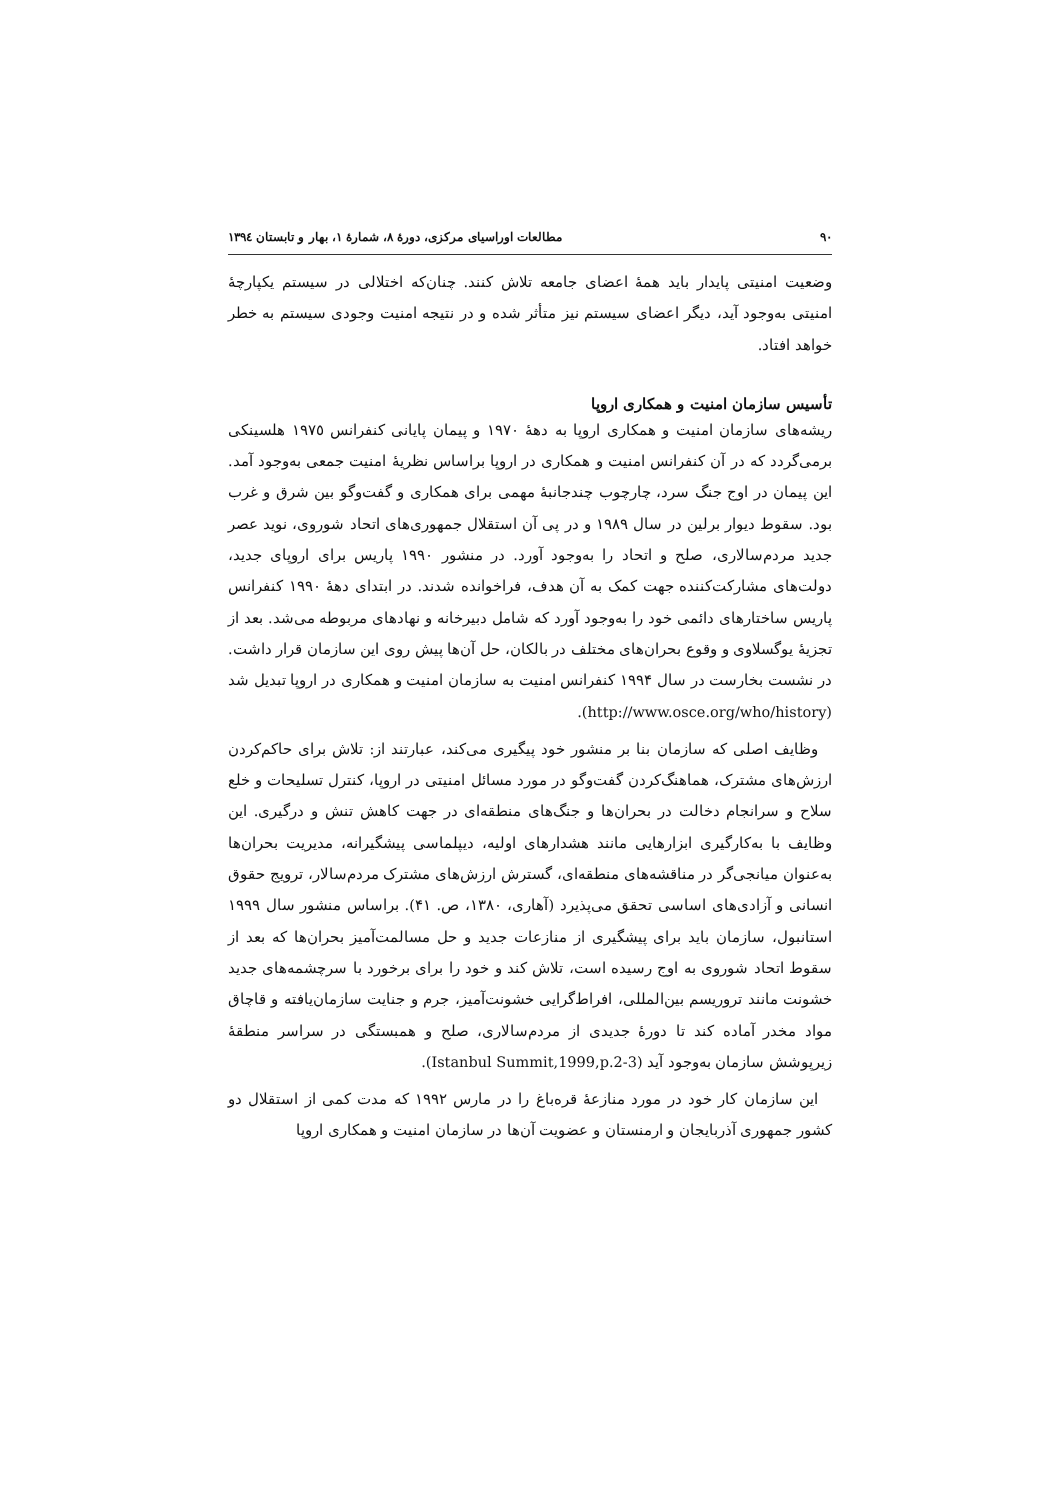٩٠ مطالعات اوراسیای مرکزی، دورهٔ ٨، شمارهٔ ١، بهار و تابستان ١٣٩٤
وضعیت امنیتی پایدار باید همهٔ اعضای جامعه تلاش کنند. چنان‌که اختلالی در سیستم یکپارچهٔ امنیتی به‌وجود آید، دیگر اعضای سیستم نیز متأثر شده و در نتیجه امنیت وجودی سیستم به خطر خواهد افتاد.
تأسیس سازمان امنیت و همکاری اروپا
ریشه‌های سازمان امنیت و همکاری اروپا به دههٔ ١٩٧٠ و پیمان پایانی کنفرانس ١٩٧٥ هلسینکی برمی‌گردد که در آن کنفرانس امنیت و همکاری در اروپا براساس نظریهٔ امنیت جمعی به‌وجود آمد. این پیمان در اوج جنگ سرد، چارچوب چندجانبهٔ مهمی برای همکاری و گفت‌وگو بین شرق و غرب بود. سقوط دیوار برلین در سال ١٩٨٩ و در پی آن استقلال جمهوری‌های اتحاد شوروی، نوید عصر جدید مردم‌سالاری، صلح و اتحاد را به‌وجود آورد. در منشور ١٩٩٠ پاریس برای اروپای جدید، دولت‌های مشارکت‌کننده جهت کمک به آن هدف، فراخوانده شدند. در ابتدای دههٔ ١٩٩٠ کنفرانس پاریس ساختارهای دائمی خود را به‌وجود آورد که شامل دبیرخانه و نهادهای مربوطه می‌شد. بعد از تجزیهٔ یوگسلاوی و وقوع بحران‌های مختلف در بالکان، حل آن‌ها پیش روی این سازمان قرار داشت. در نشست بخارست در سال ١٩٩۴ کنفرانس امنیت به سازمان امنیت و همکاری در اروپا تبدیل شد (http://www.osce.org/who/history).
وظایف اصلی که سازمان بنا بر منشور خود پیگیری می‌کند، عبارتند از: تلاش برای حاکم‌کردن ارزش‌های مشترک، هماهنگ‌کردن گفت‌وگو در مورد مسائل امنیتی در اروپا، کنترل تسلیحات و خلع سلاح و سرانجام دخالت در بحران‌ها و جنگ‌های منطقه‌ای در جهت کاهش تنش و درگیری. این وظایف با به‌کارگیری ابزارهایی مانند هشدارهای اولیه، دیپلماسی پیشگیرانه، مدیریت بحران‌ها به‌عنوان میانجی‌گر در مناقشه‌های منطقه‌ای، گسترش ارزش‌های مشترک مردم‌سالار، ترویج حقوق انسانی و آزادی‌های اساسی تحقق می‌پذیرد (آهاری، ١٣٨٠، ص. ۴١). براساس منشور سال ١٩٩٩ استانبول، سازمان باید برای پیشگیری از منازعات جدید و حل مسالمت‌آمیز بحران‌ها که بعد از سقوط اتحاد شوروی به اوج رسیده است، تلاش کند و خود را برای برخورد با سرچشمه‌های جدید خشونت مانند تروریسم بین‌المللی، افراط‌گرایی خشونت‌آمیز، جرم و جنایت سازمان‌یافته و قاچاق مواد مخدر آماده کند تا دورهٔ جدیدی از مردم‌سالاری، صلح و همبستگی در سراسر منطقهٔ زیرپوشش سازمان به‌وجود آید (Istanbul Summit,1999,p.2-3).
این سازمان کار خود در مورد منازعهٔ قره‌باغ را در مارس ١٩٩٢ که مدت کمی از استقلال دو کشور جمهوری آذربایجان و ارمنستان و عضویت آن‌ها در سازمان امنیت و همکاری اروپا